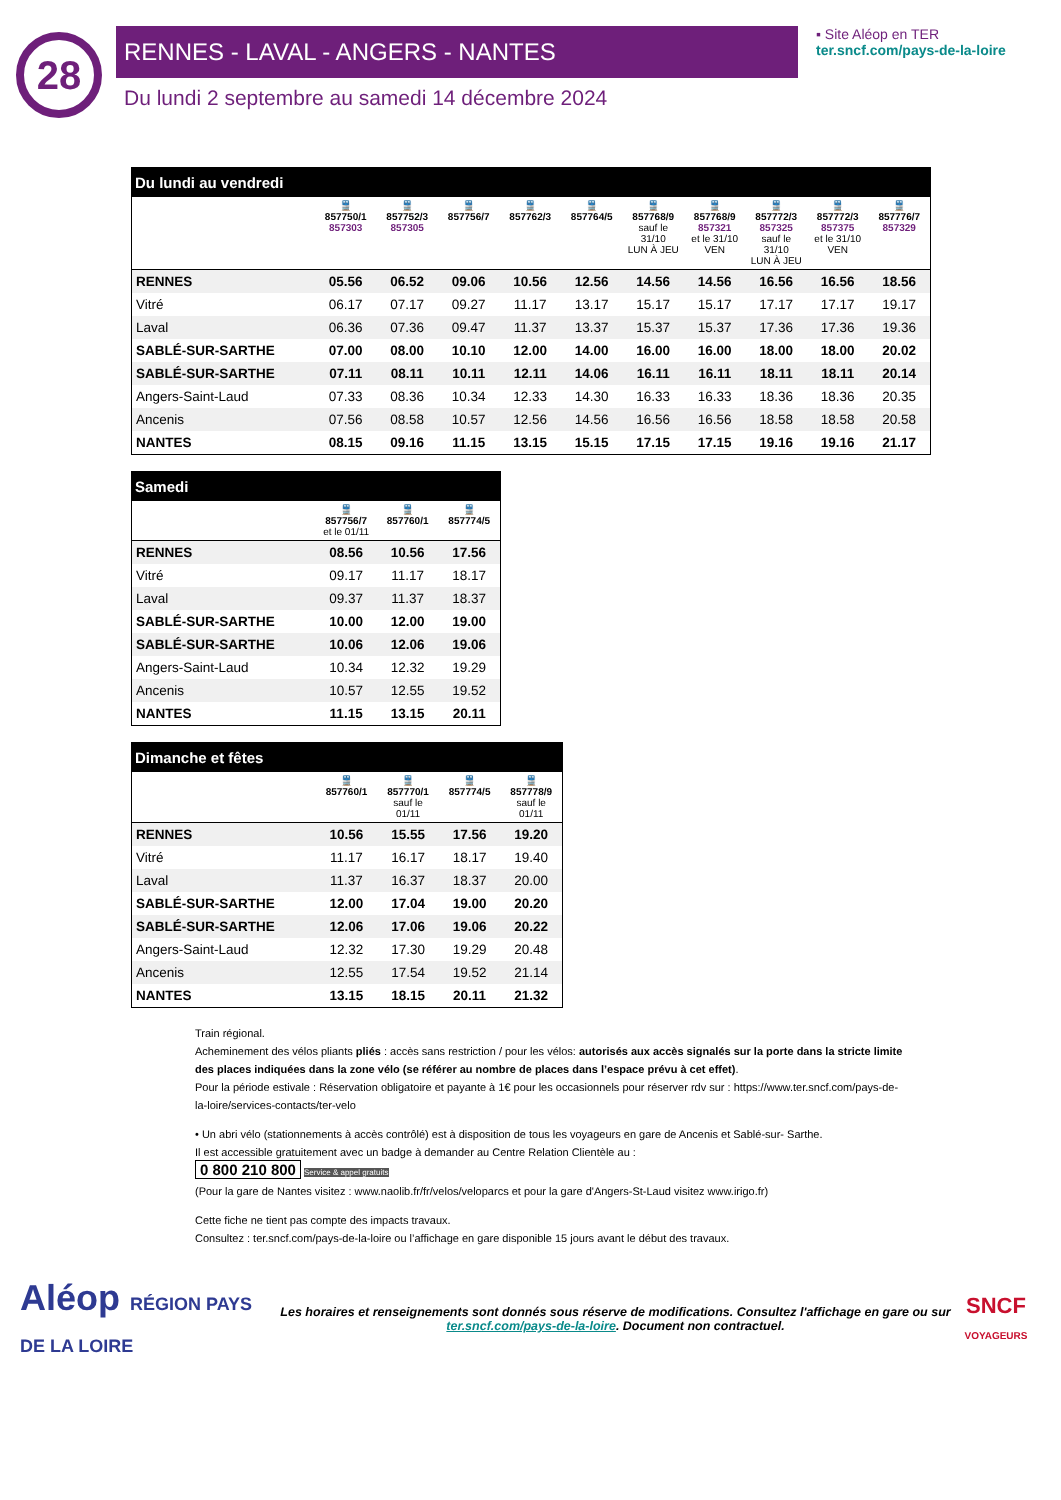28
RENNES - LAVAL - ANGERS - NANTES
Du lundi 2 septembre au samedi 14 décembre 2024
▪ Site Aléop en TER
ter.sncf.com/pays-de-la-loire
| Du lundi au vendredi | | | | | | | | | | |
| --- | --- | --- | --- | --- | --- | --- | --- | --- | --- | --- |
| | 🚆 857750/1 857303 | 🚆 857752/3 857305 | 🚆 857756/7 | 🚆 857762/3 | 🚆 857764/5 | 🚆 857768/9 sauf le 31/10 LUN À JEU | 🚆 857768/9 857321 et le 31/10 VEN | 🚆 857772/3 857325 sauf le 31/10 LUN À JEU | 🚆 857772/3 857375 et le 31/10 VEN | 🚆 857776/7 857329 |
| RENNES | 05.56 | 06.52 | 09.06 | 10.56 | 12.56 | 14.56 | 14.56 | 16.56 | 16.56 | 18.56 |
| Vitré | 06.17 | 07.17 | 09.27 | 11.17 | 13.17 | 15.17 | 15.17 | 17.17 | 17.17 | 19.17 |
| Laval | 06.36 | 07.36 | 09.47 | 11.37 | 13.37 | 15.37 | 15.37 | 17.36 | 17.36 | 19.36 |
| SABLÉ-SUR-SARTHE | 07.00 | 08.00 | 10.10 | 12.00 | 14.00 | 16.00 | 16.00 | 18.00 | 18.00 | 20.02 |
| SABLÉ-SUR-SARTHE | 07.11 | 08.11 | 10.11 | 12.11 | 14.06 | 16.11 | 16.11 | 18.11 | 18.11 | 20.14 |
| Angers-Saint-Laud | 07.33 | 08.36 | 10.34 | 12.33 | 14.30 | 16.33 | 16.33 | 18.36 | 18.36 | 20.35 |
| Ancenis | 07.56 | 08.58 | 10.57 | 12.56 | 14.56 | 16.56 | 16.56 | 18.58 | 18.58 | 20.58 |
| NANTES | 08.15 | 09.16 | 11.15 | 13.15 | 15.15 | 17.15 | 17.15 | 19.16 | 19.16 | 21.17 |
| Samedi | | | |
| --- | --- | --- | --- |
| | 🚆 857756/7 et le 01/11 | 🚆 857760/1 | 🚆 857774/5 |
| RENNES | 08.56 | 10.56 | 17.56 |
| Vitré | 09.17 | 11.17 | 18.17 |
| Laval | 09.37 | 11.37 | 18.37 |
| SABLÉ-SUR-SARTHE | 10.00 | 12.00 | 19.00 |
| SABLÉ-SUR-SARTHE | 10.06 | 12.06 | 19.06 |
| Angers-Saint-Laud | 10.34 | 12.32 | 19.29 |
| Ancenis | 10.57 | 12.55 | 19.52 |
| NANTES | 11.15 | 13.15 | 20.11 |
| Dimanche et fêtes | | | | |
| --- | --- | --- | --- | --- |
| | 🚆 857760/1 | 🚆 857770/1 sauf le 01/11 | 🚆 857774/5 | 🚆 857778/9 sauf le 01/11 |
| RENNES | 10.56 | 15.55 | 17.56 | 19.20 |
| Vitré | 11.17 | 16.17 | 18.17 | 19.40 |
| Laval | 11.37 | 16.37 | 18.37 | 20.00 |
| SABLÉ-SUR-SARTHE | 12.00 | 17.04 | 19.00 | 20.20 |
| SABLÉ-SUR-SARTHE | 12.06 | 17.06 | 19.06 | 20.22 |
| Angers-Saint-Laud | 12.32 | 17.30 | 19.29 | 20.48 |
| Ancenis | 12.55 | 17.54 | 19.52 | 21.14 |
| NANTES | 13.15 | 18.15 | 20.11 | 21.32 |
Train régional.
Acheminement des vélos pliants pliés : accès sans restriction / pour les vélos: autorisés aux accès signalés sur la porte dans la stricte limite des places indiquées dans la zone vélo (se référer au nombre de places dans l’espace prévu à cet effet).
Pour la période estivale : Réservation obligatoire et payante à 1€ pour les occasionnels pour réserver rdv sur : https://www.ter.sncf.com/pays-de-la-loire/services-contacts/ter-velo
• Un abri vélo (stationnements à accès contrôlé) est à disposition de tous les voyageurs en gare de Ancenis et Sablé-sur- Sarthe.
Il est accessible gratuitement avec un badge à demander au Centre Relation Clientèle au :
0 800 210 800 Service & appel gratuits
(Pour la gare de Nantes visitez : www.naolib.fr/fr/velos/veloparcs et pour la gare d'Angers-St-Laud visitez www.irigo.fr)
Cette fiche ne tient pas compte des impacts travaux.
Consultez : ter.sncf.com/pays-de-la-loire ou l’affichage en gare disponible 15 jours avant le début des travaux.
Aléop RÉGION PAYS DE LA LOIRE
Les horaires et renseignements sont donnés sous réserve de modifications. Consultez l'affichage en gare ou sur ter.sncf.com/pays-de-la-loire. Document non contractuel.
SNCF
VOYAGEURS